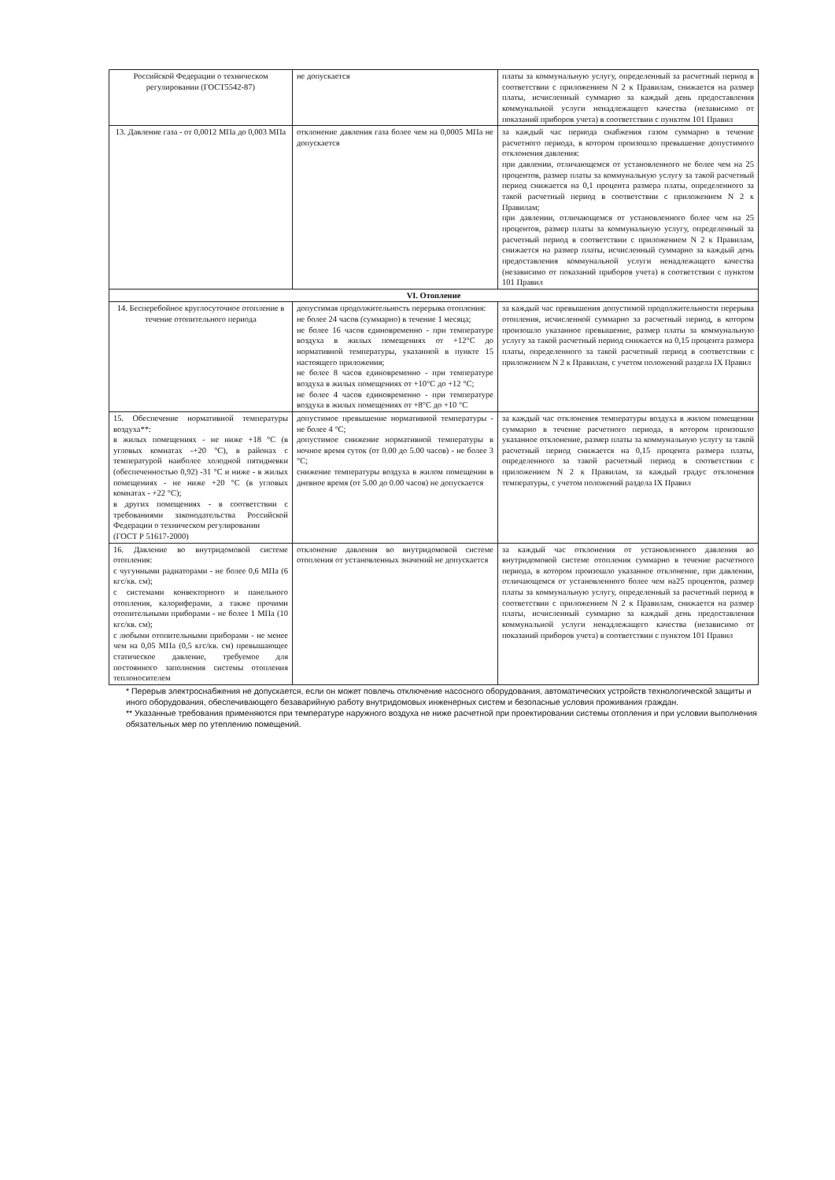| Российской Федерации о техническом регулировании (ГОСТ5542-87) | не допускается | платы за коммунальную услугу, определенный за расчетный период в соответствии с приложением N 2 к Правилам, снижается на размер платы, исчисленный суммарно за каждый день предоставления коммунальной услуги ненадлежащего качества (независимо от показаний приборов учета) в соответствии с пунктом 101 Правил |
| 13. Давление газа - от 0,0012 МПа до 0,003 МПа | отклонение давления газа более чем на 0,0005 МПа не допускается | за каждый час периода снабжения газом суммарно в течение расчетного периода, в котором произошло превышение допустимого отклонения давления: при давлении, отличающемся от установленного не более чем на 25 процентов, размер платы за коммунальную услугу за такой расчетный период снижается на 0,1 процента размера платы, определенного за такой расчетный период в соответствии с приложением N 2 к Правилам; при давлении, отличающемся от установленного более чем на 25 процентов, размер платы за коммунальную услугу, определенный за расчетный период в соответствии с приложением N 2 к Правилам, снижается на размер платы, исчисленный суммарно за каждый день предоставления коммунальной услуги ненадлежащего качества (независимо от показаний приборов учета) в соответствии с пунктом 101 Правил |
| VI. Отопление | | |
| 14. Бесперебойное круглосуточное отопление в течение отопительного периода | допустимая продолжительность перерыва отопления: не более 24 часов (суммарно) в течение 1 месяца; не более 16 часов единовременно - при температуре воздуха в жилых помещениях от +12°С до нормативной температуры, указанной в пункте 15 настоящего приложения; не более 8 часов единовременно - при температуре воздуха в жилых помещениях от +10°С до +12 °С; не более 4 часов единовременно - при температуре воздуха в жилых помещениях от +8°С до +10 °С | за каждый час превышения допустимой продолжительности перерыва отопления, исчисленной суммарно за расчетный период, в котором произошло указанное превышение, размер платы за коммунальную услугу за такой расчетный период снижается на 0,15 процента размера платы, определенного за такой расчетный период в соответствии с приложением N 2 к Правилам, с учетом положений раздела IX Правил |
| 15. Обеспечение нормативной температуры воздуха**: в жилых помещениях - не ниже +18 °С (в угловых комнатах -+20 °С), в районах с температурой наиболее холодной пятидневки (обеспеченностью 0,92) -31 °С и ниже - в жилых помещениях - не ниже +20 °С (в угловых комнатах - +22 °С); в других помещениях - в соответствии с требованиями законодательства Российской Федерации о техническом регулировании (ГОСТ Р 51617-2000) | допустимое превышение нормативной температуры - не более 4 °С; допустимое снижение нормативной температуры в ночное время суток (от 0.00 до 5.00 часов) - не более 3 °С; снижение температуры воздуха в жилом помещении в дневное время (от 5.00 до 0.00 часов) не допускается | за каждый час отклонения температуры воздуха в жилом помещении суммарно в течение расчетного периода, в котором произошло указанное отклонение, размер платы за коммунальную услугу за такой расчетный период снижается на 0,15 процента размера платы, определенного за такой расчетный период в соответствии с приложением N 2 к Правилам, за каждый градус отклонения температуры, с учетом положений раздела IX Правил |
| 16. Давление во внутридомовой системе отопления: с чугунными радиаторами - не более 0,6 МПа (6 кгс/кв. см); с системами конвекторного и панельного отопления, калориферами, а также прочими отопительными приборами - не более 1 МПа (10 кгс/кв. см); с любыми отопительными приборами - не менее чем на 0,05 МПа (0,5 кгс/кв. см) превышающее статическое давление, требуемое для постоянного заполнения системы отопления теплоносителем | отклонение давления во внутридомовой системе отопления от установленных значений не допускается | за каждый час отклонения от установленного давления во внутридомовой системе отопления суммарно в течение расчетного периода, в котором произошло указанное отклонение, при давлении, отличающемся от установленного более чем на25 процентов, размер платы за коммунальную услугу, определенный за расчетный период в соответствии с приложением N 2 к Правилам, снижается на размер платы, исчисленный суммарно за каждый день предоставления коммунальной услуги ненадлежащего качества (независимо от показаний приборов учета) в соответствии с пунктом 101 Правил |
* Перерыв электроснабжения не допускается, если он может повлечь отключение насосного оборудования, автоматических устройств технологической защиты и иного оборудования, обеспечивающего безаварийную работу внутридомовых инженерных систем и безопасные условия проживания граждан.
** Указанные требования применяются при температуре наружного воздуха не ниже расчетной при проектировании системы отопления и при условии выполнения обязательных мер по утеплению помещений.